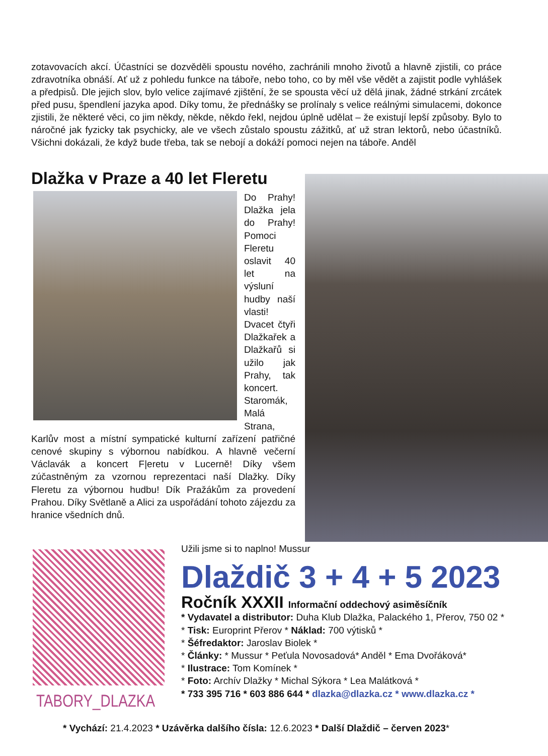zotavovacích akcí. Účastníci se dozvěděli spoustu nového, zachránili mnoho životů a hlavně zjistili, co práce zdravotníka obnáší. Ať už z pohledu funkce na táboře, nebo toho, co by měl vše vědět a zajistit podle vyhlášek a předpisů. Dle jejich slov, bylo velice zajímavé zjištění, že se spousta věcí už dělá jinak, žádné strkání zrcátek před pusu, špendlení jazyka apod. Díky tomu, že přednášky se prolínaly s velice reálnými simulacemi, dokonce zjistili, že některé věci, co jim někdy, někde, někdo řekl, nejdou úplně udělat – že existují lepší způsoby. Bylo to náročné jak fyzicky tak psychicky, ale ve všech zůstalo spoustu zážitků, ať už stran lektorů, nebo účastníků. Všichni dokázali, že když bude třeba, tak se nebojí a dokáží pomoci nejen na táboře. Anděl
Dlažka v Praze a 40 let Fleretu
Do Prahy! Dlažka jela do Prahy! Pomoci Fleretu oslavit 40 let na výsluní hudby naší vlasti! Dvacet čtyři Dlažkařek a Dlažkařů si užilo jak Prahy, tak koncert. Staromák, Malá Strana, Karlův most a místní sympatické kulturní zařízení patřičné cenové skupiny s výbornou nabídkou. A hlavně večerní Václavák a koncert F|eretu v Lucerně! Díky všem zúčastněným za vzornou reprezentaci naší Dlažky. Díky Fleretu za výbornou hudbu! Dík Pražákům za provedení Prahou. Díky Světlaně a Alici za uspořádání tohoto zájezdu za hranice všedních dnů.
TABORY_DLAZKA
Užili jsme si to naplno! Mussur
Dlaždič 3 + 4 + 5 2023
Ročník XXXII Informační oddechový asiměsíčník
* Vydavatel a distributor: Duha Klub Dlažka, Palackého 1, Přerov, 750 02 *
* Tisk: Europrint Přerov * Náklad: 700 výtisků *
* Šéfredaktor: Jaroslav Biolek *
* Články: * Mussur * Peťula Novosadová* Anděl * Ema Dvořáková*
* Ilustrace: Tom Komínek *
* Foto: Archív Dlažky * Michal Sýkora * Lea Malátková *
* 733 395 716 * 603 886 644 * dlazka@dlazka.cz * www.dlazka.cz *
* Vychází: 21.4.2023 * Uzávěrka dalšího čísla: 12.6.2023 * Další Dlaždič – červen 2023*